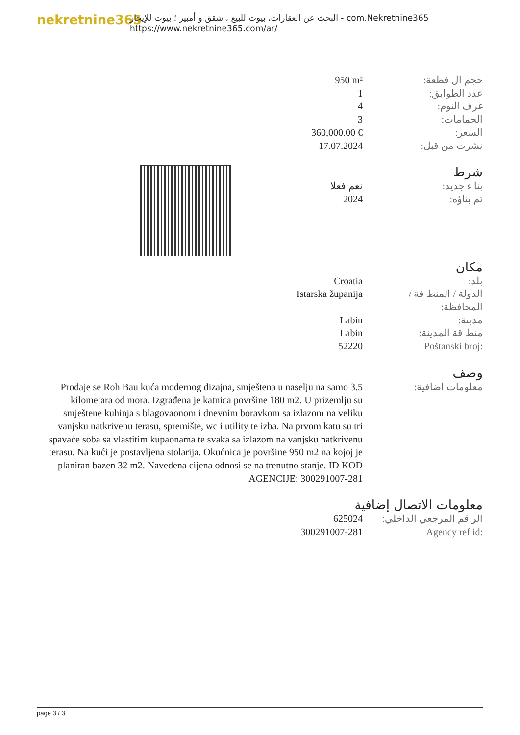nekretnine365
البحث عن العقارات، بيوت للبيع ، شقق و أمبير ؛ بيوت للإيجار - com.Nekretnine365
https://www.nekretnine365.com/ar/
| 950 m² | حجم ال قطعة: |
| 1 | عدد الطوابق: |
| 4 | غرف النوم: |
| 3 | الحمامات: |
| 360,000.00 € | السعر: |
| 17.07.2024 | نشرت من قبل: |
شرط
| نعم فعلا | بنا ء جديد: |
| 2024 | تم بناؤه: |
مكان
| Croatia | بلد: |
| Istarska županija | الدولة / المنط قة / المحافظة: |
| Labin | مدينة: |
| Labin | منط قة المدينة: |
| 52220 | Poštanski broj: |
وصف
| Prodaje se Roh Bau kuća modernog dizajna, smještena u naselju na samo 3.5 kilometara od mora. Izgrađena je katnica površine 180 m2. U prizemlju su smještene kuhinja s blagovaonom i dnevnim boravkom sa izlazom na veliku vanjsku natkrivenu terasu, spremište, wc i utility te izba. Na prvom katu su tri spavaće soba sa vlastitim kupaonama te svaka sa izlazom na vanjsku natkrivenu terasu. Na kući je postavljena stolarija. Okućnica je površine 950 m2 na kojoj je planiran bazen 32 m2. Navedena cijena odnosi se na trenutno stanje. ID KOD AGENCIJE: 300291007-281 | معلومات اضافية: |
معلومات الاتصال إضافية
| 625024 | الر قم المرجعي الداخلي: |
| 300291007-281 | Agency ref id: |
page 3 / 3